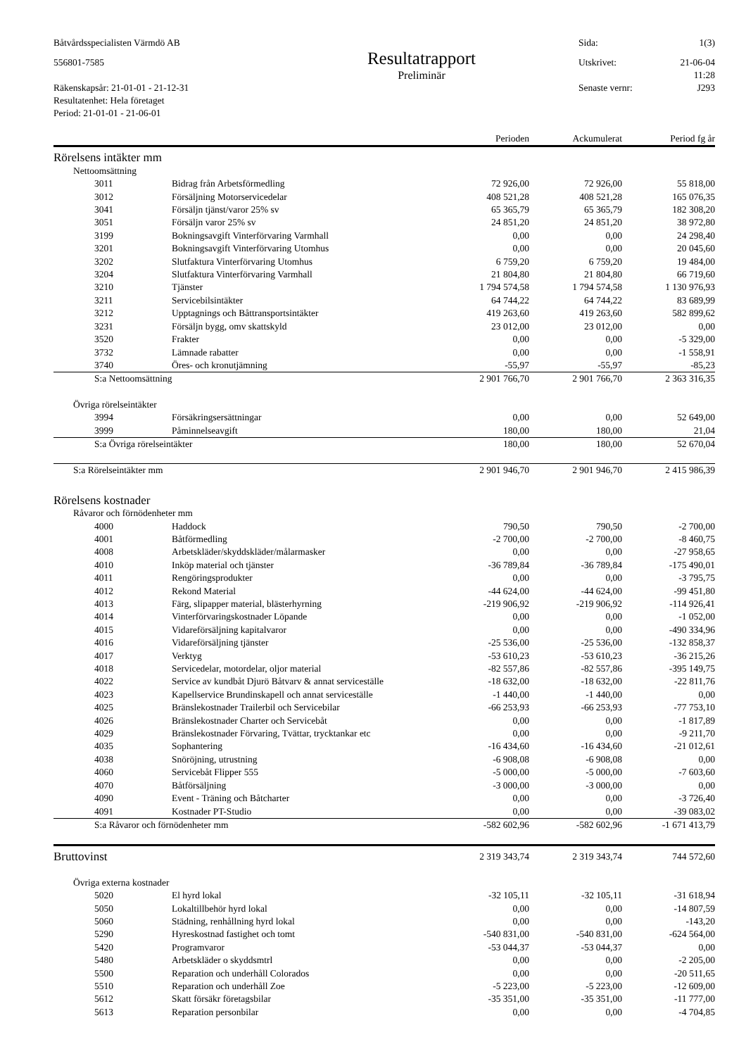Båtvårdsspecialisten Värmdö AB
Sida:
1(3)
556801-7585
Resultatrapport
Utskrivet:
21-06-04
Preliminär
11:28
Räkenskapsår: 21-01-01 - 21-12-31
Senaste vernr:
J293
Resultatenhet: Hela företaget
Period: 21-01-01 - 21-06-01
| | | Perioden | Ackumulerat | Period fg år |
| --- | --- | --- | --- | --- |
| Rörelsens intäkter mm | | | | |
| Nettoomsättning | | | | |
| 3011 | Bidrag från Arbetsförmedling | 72 926,00 | 72 926,00 | 55 818,00 |
| 3012 | Försäljning Motorservicedelar | 408 521,28 | 408 521,28 | 165 076,35 |
| 3041 | Försäljn tjänst/varor 25% sv | 65 365,79 | 65 365,79 | 182 308,20 |
| 3051 | Försäljn varor 25% sv | 24 851,20 | 24 851,20 | 38 972,80 |
| 3199 | Bokningsavgift Vinterförvaring Varmhall | 0,00 | 0,00 | 24 298,40 |
| 3201 | Bokningsavgift Vinterförvaring Utomhus | 0,00 | 0,00 | 20 045,60 |
| 3202 | Slutfaktura Vinterförvaring Utomhus | 6 759,20 | 6 759,20 | 19 484,00 |
| 3204 | Slutfaktura Vinterförvaring Varmhall | 21 804,80 | 21 804,80 | 66 719,60 |
| 3210 | Tjänster | 1 794 574,58 | 1 794 574,58 | 1 130 976,93 |
| 3211 | Servicebilsintäkter | 64 744,22 | 64 744,22 | 83 689,99 |
| 3212 | Upptagnings och Båttransportsintäkter | 419 263,60 | 419 263,60 | 582 899,62 |
| 3231 | Försäljn bygg, omv skattskyld | 23 012,00 | 23 012,00 | 0,00 |
| 3520 | Frakter | 0,00 | 0,00 | -5 329,00 |
| 3732 | Lämnade rabatter | 0,00 | 0,00 | -1 558,91 |
| 3740 | Öres- och kronutjämning | -55,97 | -55,97 | -85,23 |
| S:a Nettoomsättning | | 2 901 766,70 | 2 901 766,70 | 2 363 316,35 |
| Övriga rörelseintäkter | | | | |
| 3994 | Försäkringsersättningar | 0,00 | 0,00 | 52 649,00 |
| 3999 | Påminnelseavgift | 180,00 | 180,00 | 21,04 |
| S:a Övriga rörelseintäkter | | 180,00 | 180,00 | 52 670,04 |
| S:a Rörelseintäkter mm | | 2 901 946,70 | 2 901 946,70 | 2 415 986,39 |
| Rörelsens kostnader | | | | |
| Råvaror och förnödenheter mm | | | | |
| 4000 | Haddock | 790,50 | 790,50 | -2 700,00 |
| 4001 | Båtförmedling | -2 700,00 | -2 700,00 | -8 460,75 |
| 4008 | Arbetskläder/skyddskläder/målarmasker | 0,00 | 0,00 | -27 958,65 |
| 4010 | Inköp material och tjänster | -36 789,84 | -36 789,84 | -175 490,01 |
| 4011 | Rengöringsprodukter | 0,00 | 0,00 | -3 795,75 |
| 4012 | Rekond Material | -44 624,00 | -44 624,00 | -99 451,80 |
| 4013 | Färg, slipapper material, blästerhyrning | -219 906,92 | -219 906,92 | -114 926,41 |
| 4014 | Vinterförvaringskostnader Löpande | 0,00 | 0,00 | -1 052,00 |
| 4015 | Vidareförsäljning kapitalvaror | 0,00 | 0,00 | -490 334,96 |
| 4016 | Vidareförsäljning tjänster | -25 536,00 | -25 536,00 | -132 858,37 |
| 4017 | Verktyg | -53 610,23 | -53 610,23 | -36 215,26 |
| 4018 | Servicedelar, motordelar, oljor material | -82 557,86 | -82 557,86 | -395 149,75 |
| 4022 | Service av kundbåt Djurö Båtvarv & annat serviceställe | -18 632,00 | -18 632,00 | -22 811,76 |
| 4023 | Kapellservice Brundinskapell och annat serviceställe | -1 440,00 | -1 440,00 | 0,00 |
| 4025 | Bränslekostnader Trailerbil och Servicebilar | -66 253,93 | -66 253,93 | -77 753,10 |
| 4026 | Bränslekostnader Charter och Servicebåt | 0,00 | 0,00 | -1 817,89 |
| 4029 | Bränslekostnader Förvaring, Tvättar, trycktankar etc | 0,00 | 0,00 | -9 211,70 |
| 4035 | Sophantering | -16 434,60 | -16 434,60 | -21 012,61 |
| 4038 | Snöröjning, utrustning | -6 908,08 | -6 908,08 | 0,00 |
| 4060 | Servicebåt Flipper 555 | -5 000,00 | -5 000,00 | -7 603,60 |
| 4070 | Båtförsäljning | -3 000,00 | -3 000,00 | 0,00 |
| 4090 | Event - Träning och Båtcharter | 0,00 | 0,00 | -3 726,40 |
| 4091 | Kostnader PT-Studio | 0,00 | 0,00 | -39 083,02 |
| S:a Råvaror och förnödenheter mm | | -582 602,96 | -582 602,96 | -1 671 413,79 |
| Bruttovinst | | 2 319 343,74 | 2 319 343,74 | 744 572,60 |
| Övriga externa kostnader | | | | |
| 5020 | El hyrd lokal | -32 105,11 | -32 105,11 | -31 618,94 |
| 5050 | Lokaltillbehör hyrd lokal | 0,00 | 0,00 | -14 807,59 |
| 5060 | Städning, renhållning hyrd lokal | 0,00 | 0,00 | -143,20 |
| 5290 | Hyreskostnad fastighet och tomt | -540 831,00 | -540 831,00 | -624 564,00 |
| 5420 | Programvaror | -53 044,37 | -53 044,37 | 0,00 |
| 5480 | Arbetskläder o skyddsmtrl | 0,00 | 0,00 | -2 205,00 |
| 5500 | Reparation och underhåll Colorados | 0,00 | 0,00 | -20 511,65 |
| 5510 | Reparation och underhåll Zoe | -5 223,00 | -5 223,00 | -12 609,00 |
| 5612 | Skatt försäkr företagsbilar | -35 351,00 | -35 351,00 | -11 777,00 |
| 5613 | Reparation personbilar | 0,00 | 0,00 | -4 704,85 |